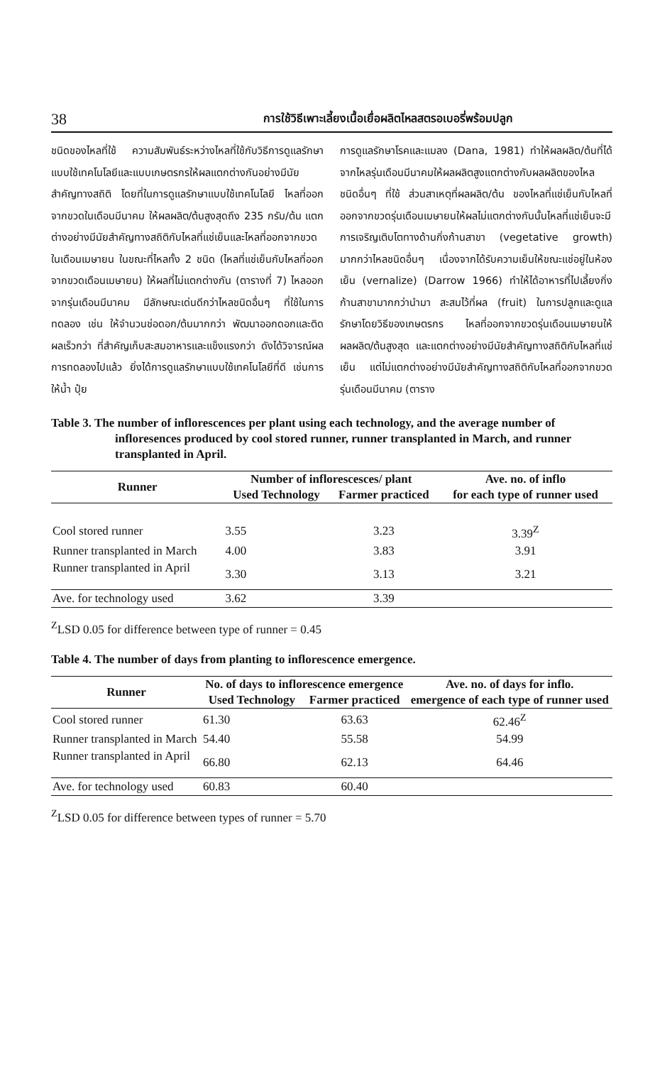38 การใช้วิธีเพาะเลี้ยงเนื้อเยื่อผลิตไหลสตรอเบอรี่พร้อมปลูก
ชนิดของไหลที่ใช้ ความสัมพันธ์ระหว่างไหลที่ใช้กับวิธีการดูแลรักษาแบบใช้เทคโนโลยีและแบบเกษตรกรให้ผลแตกต่างกันอย่างมีนัยสำคัญทางสถิติ โดยที่ในการดูแลรักษาแบบใช้เทคโนโลยี ไหลที่ออกจากขวดในเดือนมีนาคม ให้ผลผลิต/ต้นสูงสุดถึง 235 กรัม/ต้น แตกต่างอย่างมีนัยสำคัญทางสถิติกับไหลที่แช่เย็นและไหลที่ออกจากขวดในเดือนเมษายน ในขณะที่ไหลทั้ง 2 ชนิด (ไหลที่แช่เย็นกับไหลที่ออกจากขวดเดือนเมษายน) ให้ผลที่ไม่แตกต่างกัน (ตารางที่ 7) ไหลออกจากรุ่นเดือนมีนาคม มีลักษณะเด่นดีกว่าไหลชนิดอื่นๆ ที่ใช้ในการทดลอง เช่น ให้จำนวนช่อดอก/ต้นมากกว่า พัฒนาออกดอกและติดผลเร็วกว่า ที่สำคัญเก็บสะสมอาหารและแข็งแรงกว่า ดังได้วิจารณ์ผลการทดลองไปแล้ว ยิ่งได้การดูแลรักษาแบบใช้เทคโนโลยีที่ดี เช่นการให้น้ำ ปุ๋ย
การดูแลรักษาโรคและแมลง (Dana, 1981) ทำให้ผลผลิต/ต้นที่ได้จากไหลรุ่นเดือนมีนาคมให้ผลผลิตสูงแตกต่างกับผลผลิตของไหลชนิดอื่นๆ ที่ใช้ ส่วนสาเหตุที่ผลผลิต/ต้น ของไหลที่แช่เย็นกับไหลที่ออกจากขวดรุ่นเดือนเมษายนให้ผลไม่แตกต่างกันนั้นไหลที่แช่เย็นจะมีการเจริญเติบโตทางด้านกิ่งก้านสาขา (vegetative growth) มากกว่าไหลชนิดอื่นๆ เนื่องจากได้รับความเย็นให้ขณะแช่อยู่ในห้องเย็น (vernalize) (Darrow 1966) ทำให้ได้อาหารที่ไปเลี้ยงกิ่งก้านสาขามากกว่านำมา สะสมไว้ที่ผล (fruit) ในการปลูกและดูแลรักษาโดยวิธีของเกษตรกร ไหลที่ออกจากขวดรุ่นเดือนเมษายนให้ผลผลิต/ต้นสูงสุด และแตกต่างอย่างมีนัยสำคัญทางสถิติกับไหลที่แช่เย็น แต่ไม่แตกต่างอย่างมีนัยสำคัญทางสถิติกับไหลที่ออกจากขวดรุ่นเดือนมีนาคม (ตาราง
Table 3. The number of inflorescences per plant using each technology, and the average number of infloresences produced by cool stored runner, runner transplanted in March, and runner transplanted in April.
| Runner | Number of inflorescesces/ plant | | Ave. no. of inflo |
| --- | --- | --- | --- |
| | Used Technology | Farmer practiced | for each type of runner used |
| Cool stored runner | 3.55 | 3.23 | 3.39<sup>Z</sup> |
| Runner transplanted in March | 4.00 | 3.83 | 3.91 |
| Runner transplanted in April | 3.30 | 3.13 | 3.21 |
| Ave. for technology used | 3.62 | 3.39 | |
<sup>Z</sup>LSD 0.05 for difference between type of runner = 0.45
Table 4. The number of days from planting to inflorescence emergence.
| Runner | No. of days to inflorescence emergence | | Ave. no. of days for inflo. |
| --- | --- | --- | --- |
| | Used Technology | Farmer practiced | emergence of each type of runner used |
| Cool stored runner | 61.30 | 63.63 | 62.46<sup>Z</sup> |
| Runner transplanted in March | 54.40 | 55.58 | 54.99 |
| Runner transplanted in April | 66.80 | 62.13 | 64.46 |
| Ave. for technology used | 60.83 | 60.40 | |
<sup>Z</sup>LSD 0.05 for difference between types of runner = 5.70